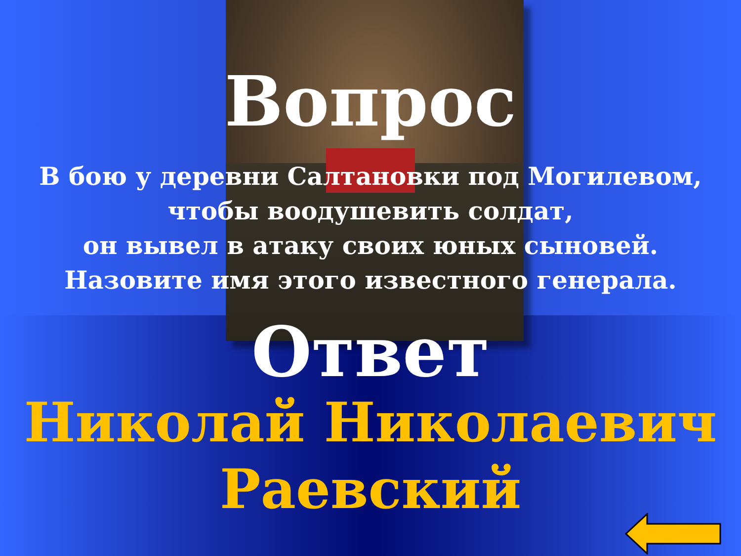Вопрос
В бою у деревни Салтановки под Могилевом,
чтобы воодушевить солдат,
он вывел в атаку своих юных сыновей.
Назовите имя этого известного генерала.
Ответ
Николай Николаевич
Раевский